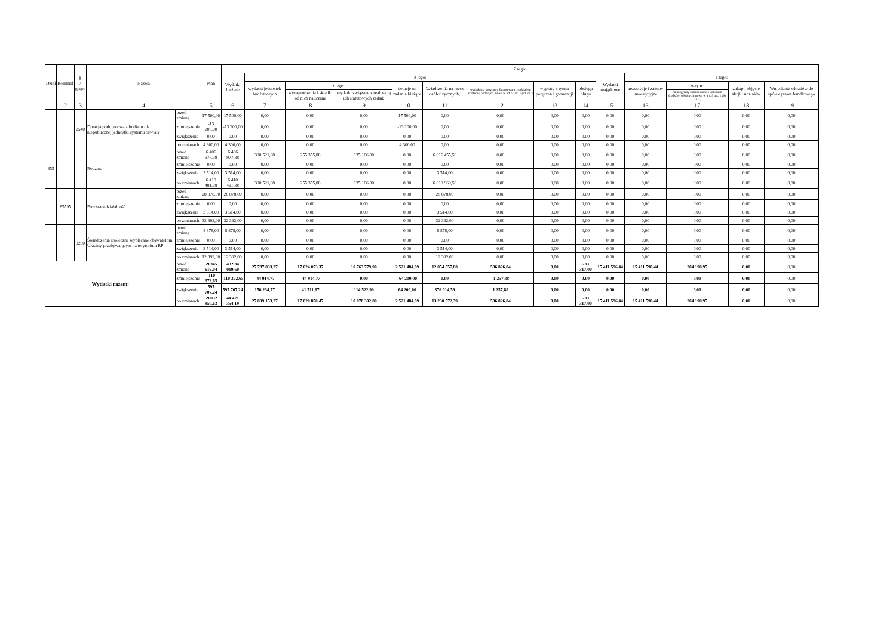| Dział | Rozdział | § / grupa | Nazwa | | Plan | Z tego: | | | | | | | | | | | | | |
| --- | --- | --- | --- | --- | --- | --- | --- | --- | --- | --- | --- | --- | --- | --- | --- | --- | --- | --- | --- |
| | | | | | | Wydatki bieżące | z tego: | | | | | | | | Wydatki majątkowe | z tego: | | | |
| | | | | | | | wydatki jednostek budżetowych | z tego: | | dotacje na zadania bieżące | świadczenia na rzecz osób fizycznych; | wydatki na programy finansowane z udziałem środków, o których mowa w art. 5 ust. 1 pkt 2 i 3 | wypłaty z tytułu poręczeń i gwarancji | obsługa długu | | inwestycje i zakupy inwestycyjne | w tym: | zakup i objęcie akcji i udziałów | Wniesienie wkładów do spółek prawa handlowego |
| | | | | | | | | wynagrodzenia i składki od nich naliczane | wydatki związane z realizacją ich statutowych zadań; | | | | | | | | na programy finansowane z udziałem środków, o których mowa w art. 5 ust. 1 pkt 2 i 3, | | |
| 1 | 2 | 3 | 4 | | 5 | 6 | 7 | 8 | 9 | 10 | 11 | 12 | 13 | 14 | 15 | 16 | 17 | 18 | 19 |
| | | 2540 | Dotacja podmiotowa z budżetu dla niepublicznej jednostki systemu oświaty | przed zmianą | 17 500,00 | 17 500,00 | 0,00 | 0,00 | 0,00 | 17 500,00 | 0,00 | 0,00 | 0,00 | 0,00 | 0,00 | 0,00 | 0,00 | 0,00 | 0,00 |
| | | | | zmniejszenie | -13 200,00 | -13 200,00 | 0,00 | 0,00 | 0,00 | -13 200,00 | 0,00 | 0,00 | 0,00 | 0,00 | 0,00 | 0,00 | 0,00 | 0,00 | 0,00 |
| | | | | zwiększenie | 0,00 | 0,00 | 0,00 | 0,00 | 0,00 | 0,00 | 0,00 | 0,00 | 0,00 | 0,00 | 0,00 | 0,00 | 0,00 | 0,00 | 0,00 |
| | | | | po zmianach | 4 300,00 | 4 300,00 | 0,00 | 0,00 | 0,00 | 4 300,00 | 0,00 | 0,00 | 0,00 | 0,00 | 0,00 | 0,00 | 0,00 | 0,00 | 0,00 |
| 855 | | | Rodzina | przed zmianą | 6 406 977,38 | 6 406 977,38 | 390 521,88 | 255 355,88 | 135 166,00 | 0,00 | 6 016 455,50 | 0,00 | 0,00 | 0,00 | 0,00 | 0,00 | 0,00 | 0,00 | 0,00 |
| | | | | zmniejszenie | 0,00 | 0,00 | 0,00 | 0,00 | 0,00 | 0,00 | 0,00 | 0,00 | 0,00 | 0,00 | 0,00 | 0,00 | 0,00 | 0,00 | 0,00 |
| | | | | zwiększenie | 3 514,00 | 3 514,00 | 0,00 | 0,00 | 0,00 | 0,00 | 3 514,00 | 0,00 | 0,00 | 0,00 | 0,00 | 0,00 | 0,00 | 0,00 | 0,00 |
| | | | | po zmianach | 6 410 491,38 | 6 410 491,38 | 390 521,88 | 255 355,88 | 135 166,00 | 0,00 | 6 019 969,50 | 0,00 | 0,00 | 0,00 | 0,00 | 0,00 | 0,00 | 0,00 | 0,00 |
| | 85595 | | Pozostała działalność | przed zmianą | 28 878,00 | 28 878,00 | 0,00 | 0,00 | 0,00 | 0,00 | 28 878,00 | 0,00 | 0,00 | 0,00 | 0,00 | 0,00 | 0,00 | 0,00 | 0,00 |
| | | | | zmniejszenie | 0,00 | 0,00 | 0,00 | 0,00 | 0,00 | 0,00 | 0,00 | 0,00 | 0,00 | 0,00 | 0,00 | 0,00 | 0,00 | 0,00 | 0,00 |
| | | | | zwiększenie | 3 514,00 | 3 514,00 | 0,00 | 0,00 | 0,00 | 0,00 | 3 514,00 | 0,00 | 0,00 | 0,00 | 0,00 | 0,00 | 0,00 | 0,00 | 0,00 |
| | | | | po zmianach | 32 392,00 | 32 392,00 | 0,00 | 0,00 | 0,00 | 0,00 | 32 392,00 | 0,00 | 0,00 | 0,00 | 0,00 | 0,00 | 0,00 | 0,00 | 0,00 |
| | | 3290 | Świadczenia społeczne wypłacane obywatelom Ukrainy przebywającym na terytorium RP | przed zmianą | 8 878,00 | 8 878,00 | 0,00 | 0,00 | 0,00 | 0,00 | 8 878,00 | 0,00 | 0,00 | 0,00 | 0,00 | 0,00 | 0,00 | 0,00 | 0,00 |
| | | | | zmniejszenie | 0,00 | 0,00 | 0,00 | 0,00 | 0,00 | 0,00 | 0,00 | 0,00 | 0,00 | 0,00 | 0,00 | 0,00 | 0,00 | 0,00 | 0,00 |
| | | | | zwiększenie | 3 514,00 | 3 514,00 | 0,00 | 0,00 | 0,00 | 0,00 | 3 514,00 | 0,00 | 0,00 | 0,00 | 0,00 | 0,00 | 0,00 | 0,00 | 0,00 |
| | | | | po zmianach | 12 392,00 | 12 392,00 | 0,00 | 0,00 | 0,00 | 0,00 | 12 392,00 | 0,00 | 0,00 | 0,00 | 0,00 | 0,00 | 0,00 | 0,00 | 0,00 |
| Wydatki razem: | | | | przed zmianą | 59 345 616,04 | 43 934 019,60 | 27 787 833,27 | 17 024 053,37 | 10 763 779,90 | 2 521 484,69 | 12 854 557,80 | 536 826,84 | 0,00 | 233 317,00 | 15 411 596,44 | 15 411 596,44 | 264 198,95 | 0,00 | 0,00 |
| | | | | zmniejszenie | -110 372,65 | -110 372,65 | -44 914,77 | -44 914,77 | 0,00 | -64 200,00 | 0,00 | -1 257,88 | 0,00 | 0,00 | 0,00 | 0,00 | 0,00 | 0,00 | 0,00 |
| | | | | zwiększenie | 597 707,24 | 597 707,24 | 156 234,77 | 41 711,87 | 114 522,90 | 64 200,00 | 376 014,59 | 1 257,88 | 0,00 | 0,00 | 0,00 | 0,00 | 0,00 | 0,00 | 0,00 |
| | | | | po zmianach | 59 832 950,63 | 44 421 354,19 | 27 899 153,27 | 17 020 850,47 | 10 878 302,80 | 2 521 484,69 | 13 230 572,39 | 536 826,84 | 0,00 | 233 317,00 | 15 411 596,44 | 15 411 596,44 | 264 198,95 | 0,00 | 0,00 |